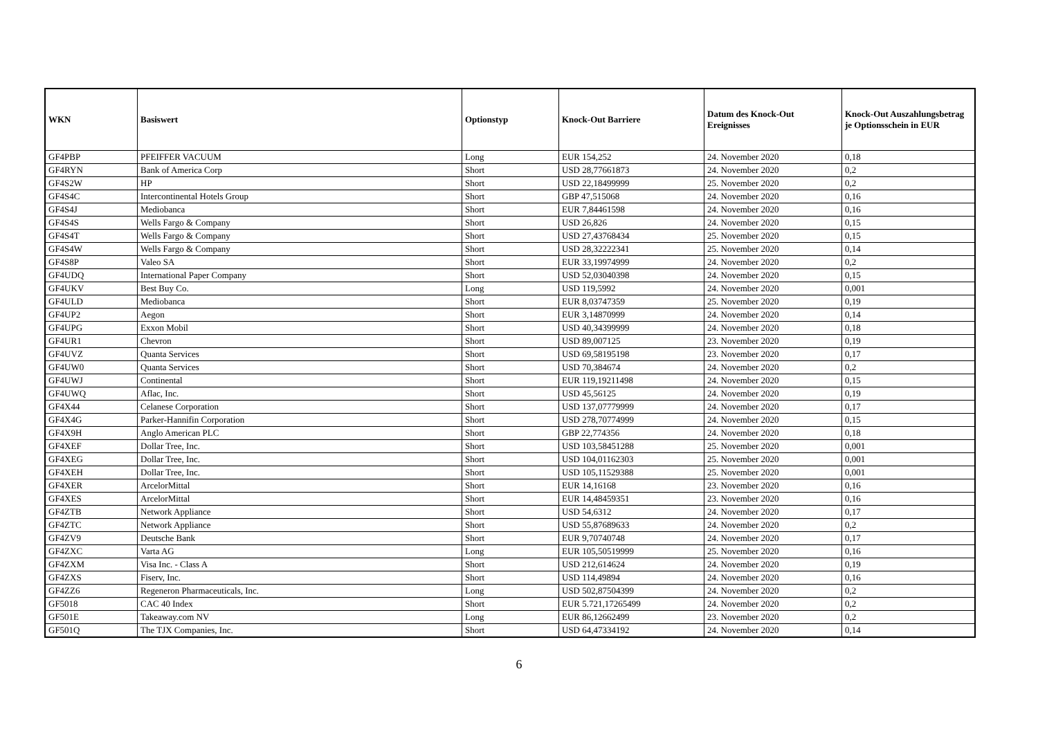| WKN | Basiswert | Optionstyp | Knock-Out Barriere | Datum des Knock-Out Ereignisses | Knock-Out Auszahlungsbetrag je Optionsschein in EUR |
| --- | --- | --- | --- | --- | --- |
| GF4PBP | PFEIFFER VACUUM | Long | EUR 154,252 | 24. November 2020 | 0,18 |
| GF4RYN | Bank of America Corp | Short | USD 28,77661873 | 24. November 2020 | 0,2 |
| GF4S2W | HP | Short | USD 22,18499999 | 25. November 2020 | 0,2 |
| GF4S4C | Intercontinental Hotels Group | Short | GBP 47,515068 | 24. November 2020 | 0,16 |
| GF4S4J | Mediobanca | Short | EUR 7,84461598 | 24. November 2020 | 0,16 |
| GF4S4S | Wells Fargo & Company | Short | USD 26,826 | 24. November 2020 | 0,15 |
| GF4S4T | Wells Fargo & Company | Short | USD 27,43768434 | 25. November 2020 | 0,15 |
| GF4S4W | Wells Fargo & Company | Short | USD 28,32222341 | 25. November 2020 | 0,14 |
| GF4S8P | Valeo SA | Short | EUR 33,19974999 | 24. November 2020 | 0,2 |
| GF4UDQ | International Paper Company | Short | USD 52,03040398 | 24. November 2020 | 0,15 |
| GF4UKV | Best Buy Co. | Long | USD 119,5992 | 24. November 2020 | 0,001 |
| GF4ULD | Mediobanca | Short | EUR 8,03747359 | 25. November 2020 | 0,19 |
| GF4UP2 | Aegon | Short | EUR 3,14870999 | 24. November 2020 | 0,14 |
| GF4UPG | Exxon Mobil | Short | USD 40,34399999 | 24. November 2020 | 0,18 |
| GF4UR1 | Chevron | Short | USD 89,007125 | 23. November 2020 | 0,19 |
| GF4UVZ | Quanta Services | Short | USD 69,58195198 | 23. November 2020 | 0,17 |
| GF4UW0 | Quanta Services | Short | USD 70,384674 | 24. November 2020 | 0,2 |
| GF4UWJ | Continental | Short | EUR 119,19211498 | 24. November 2020 | 0,15 |
| GF4UWQ | Aflac, Inc. | Short | USD 45,56125 | 24. November 2020 | 0,19 |
| GF4X44 | Celanese Corporation | Short | USD 137,07779999 | 24. November 2020 | 0,17 |
| GF4X4G | Parker-Hannifin Corporation | Short | USD 278,70774999 | 24. November 2020 | 0,15 |
| GF4X9H | Anglo American PLC | Short | GBP 22,774356 | 24. November 2020 | 0,18 |
| GF4XEF | Dollar Tree, Inc. | Short | USD 103,58451288 | 25. November 2020 | 0,001 |
| GF4XEG | Dollar Tree, Inc. | Short | USD 104,01162303 | 25. November 2020 | 0,001 |
| GF4XEH | Dollar Tree, Inc. | Short | USD 105,11529388 | 25. November 2020 | 0,001 |
| GF4XER | ArcelorMittal | Short | EUR 14,16168 | 23. November 2020 | 0,16 |
| GF4XES | ArcelorMittal | Short | EUR 14,48459351 | 23. November 2020 | 0,16 |
| GF4ZTB | Network Appliance | Short | USD 54,6312 | 24. November 2020 | 0,17 |
| GF4ZTC | Network Appliance | Short | USD 55,87689633 | 24. November 2020 | 0,2 |
| GF4ZV9 | Deutsche Bank | Short | EUR 9,70740748 | 24. November 2020 | 0,17 |
| GF4ZXC | Varta AG | Long | EUR 105,50519999 | 25. November 2020 | 0,16 |
| GF4ZXM | Visa Inc. - Class A | Short | USD 212,614624 | 24. November 2020 | 0,19 |
| GF4ZXS | Fiserv, Inc. | Short | USD 114,49894 | 24. November 2020 | 0,16 |
| GF4ZZ6 | Regeneron Pharmaceuticals, Inc. | Long | USD 502,87504399 | 24. November 2020 | 0,2 |
| GF5018 | CAC 40 Index | Short | EUR 5.721,17265499 | 24. November 2020 | 0,2 |
| GF501E | Takeaway.com NV | Long | EUR 86,12662499 | 23. November 2020 | 0,2 |
| GF501Q | The TJX Companies, Inc. | Short | USD 64,47334192 | 24. November 2020 | 0,14 |
6